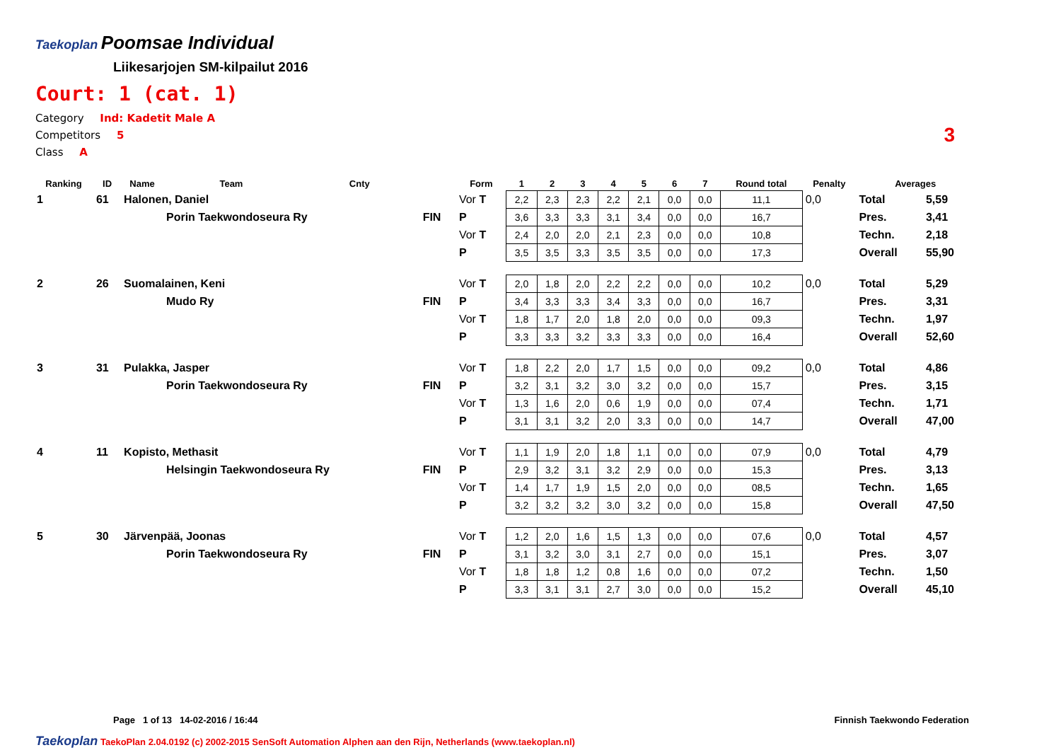Taekoplan
Poomsae Individual
Liikesarjojen SM-kilpailut 2016
Court: 1 (cat. 1)
Category Ind: Kadetit Male A
Competitors 5
Class A
3
| Ranking | ID | Name | Team | Cnty | | Form | 1 | 2 | 3 | 4 | 5 | 6 | 7 | Round total | Penalty | Averages | |
| --- | --- | --- | --- | --- | --- | --- | --- | --- | --- | --- | --- | --- | --- | --- | --- | --- | --- |
| 1 | 61 | Halonen, Daniel | | | | Vor T | 2,2 | 2,3 | 2,3 | 2,2 | 2,1 | 0,0 | 0,0 | 11,1 | 0,0 | Total | 5,59 |
| | | | Porin Taekwondoseura Ry | | FIN | P | 3,6 | 3,3 | 3,3 | 3,1 | 3,4 | 0,0 | 0,0 | 16,7 | | Pres. | 3,41 |
| | | | | | | Vor T | 2,4 | 2,0 | 2,0 | 2,1 | 2,3 | 0,0 | 0,0 | 10,8 | | Techn. | 2,18 |
| | | | | | | P | 3,5 | 3,5 | 3,3 | 3,5 | 3,5 | 0,0 | 0,0 | 17,3 | | Overall | 55,90 |
| 2 | 26 | Suomalainen, Keni | | | | Vor T | 2,0 | 1,8 | 2,0 | 2,2 | 2,2 | 0,0 | 0,0 | 10,2 | 0,0 | Total | 5,29 |
| | | | Mudo Ry | | FIN | P | 3,4 | 3,3 | 3,3 | 3,4 | 3,3 | 0,0 | 0,0 | 16,7 | | Pres. | 3,31 |
| | | | | | | Vor T | 1,8 | 1,7 | 2,0 | 1,8 | 2,0 | 0,0 | 0,0 | 09,3 | | Techn. | 1,97 |
| | | | | | | P | 3,3 | 3,3 | 3,2 | 3,3 | 3,3 | 0,0 | 0,0 | 16,4 | | Overall | 52,60 |
| 3 | 31 | Pulakka, Jasper | | | | Vor T | 1,8 | 2,2 | 2,0 | 1,7 | 1,5 | 0,0 | 0,0 | 09,2 | 0,0 | Total | 4,86 |
| | | | Porin Taekwondoseura Ry | | FIN | P | 3,2 | 3,1 | 3,2 | 3,0 | 3,2 | 0,0 | 0,0 | 15,7 | | Pres. | 3,15 |
| | | | | | | Vor T | 1,3 | 1,6 | 2,0 | 0,6 | 1,9 | 0,0 | 0,0 | 07,4 | | Techn. | 1,71 |
| | | | | | | P | 3,1 | 3,1 | 3,2 | 2,0 | 3,3 | 0,0 | 0,0 | 14,7 | | Overall | 47,00 |
| 4 | 11 | Kopisto, Methasit | | | | Vor T | 1,1 | 1,9 | 2,0 | 1,8 | 1,1 | 0,0 | 0,0 | 07,9 | 0,0 | Total | 4,79 |
| | | | Helsingin Taekwondoseura Ry | | FIN | P | 2,9 | 3,2 | 3,1 | 3,2 | 2,9 | 0,0 | 0,0 | 15,3 | | Pres. | 3,13 |
| | | | | | | Vor T | 1,4 | 1,7 | 1,9 | 1,5 | 2,0 | 0,0 | 0,0 | 08,5 | | Techn. | 1,65 |
| | | | | | | P | 3,2 | 3,2 | 3,2 | 3,0 | 3,2 | 0,0 | 0,0 | 15,8 | | Overall | 47,50 |
| 5 | 30 | Järvenpää, Joonas | | | | Vor T | 1,2 | 2,0 | 1,6 | 1,5 | 1,3 | 0,0 | 0,0 | 07,6 | 0,0 | Total | 4,57 |
| | | | Porin Taekwondoseura Ry | | FIN | P | 3,1 | 3,2 | 3,0 | 3,1 | 2,7 | 0,0 | 0,0 | 15,1 | | Pres. | 3,07 |
| | | | | | | Vor T | 1,8 | 1,8 | 1,2 | 0,8 | 1,6 | 0,0 | 0,0 | 07,2 | | Techn. | 1,50 |
| | | | | | | P | 3,3 | 3,1 | 3,1 | 2,7 | 3,0 | 0,0 | 0,0 | 15,2 | | Overall | 45,10 |
Page 1 of 13 14-02-2016 / 16:44 Finnish Taekwondo Federation
Taekoplan TaekoPlan 2.04.0192 (c) 2002-2015 SenSoft Automation Alphen aan den Rijn, Netherlands (www.taekoplan.nl)